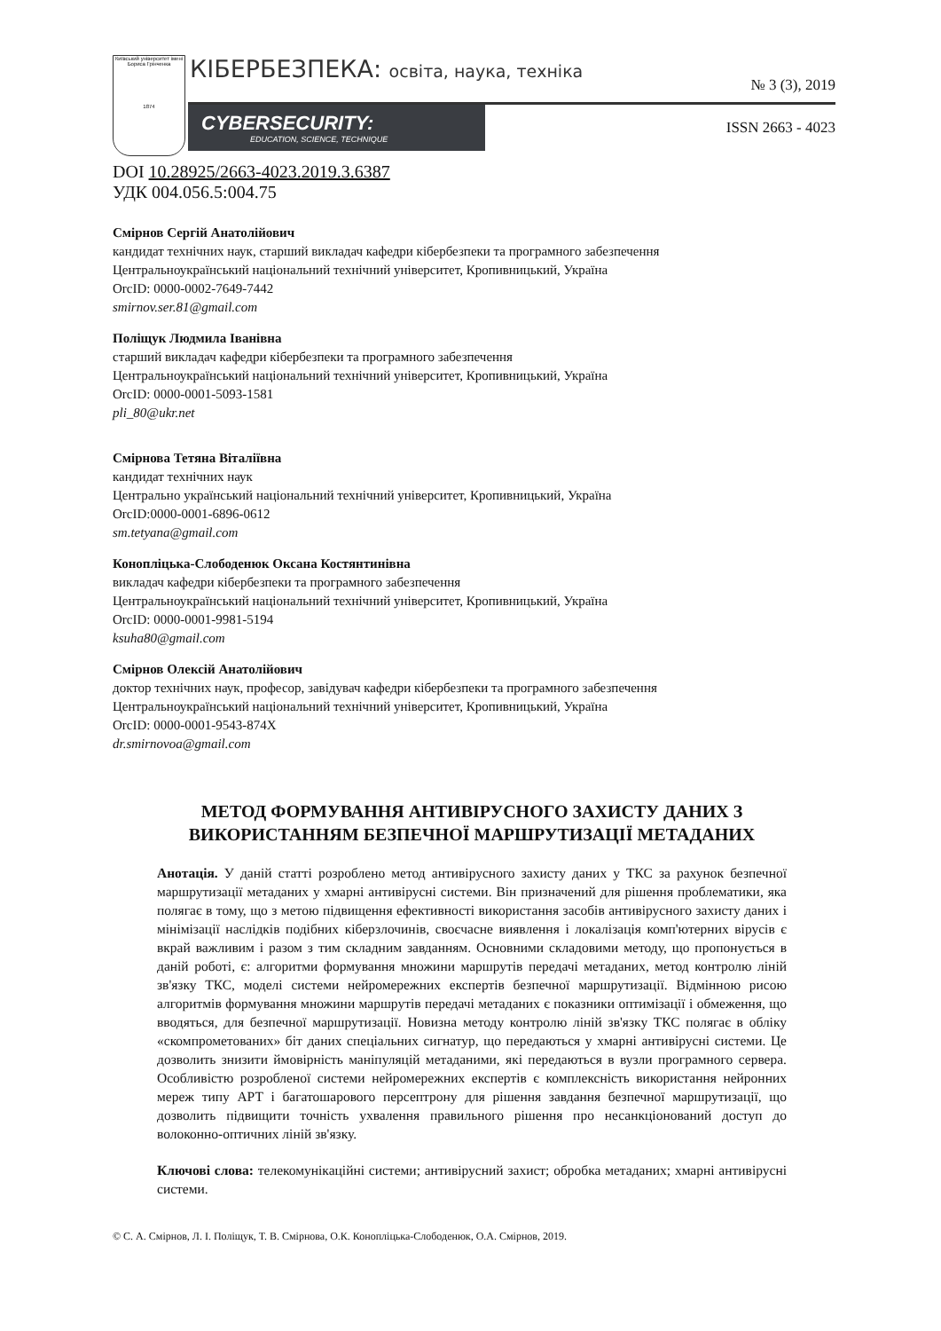Київський університет імені Бориса Грінченка
1874
КІБЕРБЕЗПЕКА: освіта, наука, техніка
№ 3 (3), 2019
CYBERSECURITY:
EDUCATION, SCIENCE, TECHNIQUE
ISSN 2663 - 4023
DOI 10.28925/2663-4023.2019.3.6387
УДК 004.056.5:004.75
Смірнов Сергій Анатолійович
кандидат технічних наук, старший викладач кафедри кібербезпеки та програмного забезпечення
Центральноукраїнський національний технічний університет, Кропивницький, Україна
OrcID: 0000-0002-7649-7442
smirnov.ser.81@gmail.com
Поліщук Людмила Іванівна
старший викладач кафедри кібербезпеки та програмного забезпечення
Центральноукраїнський національний технічний університет, Кропивницький, Україна
OrcID: 0000-0001-5093-1581
pli_80@ukr.net
Смірнова Тетяна Віталіївна
кандидат технічних наук
Центрально український національний технічний університет, Кропивницький, Україна
OrcID:0000-0001-6896-0612
sm.tetyana@gmail.com
Конопліцька-Слободенюк Оксана Костянтинівна
викладач кафедри кібербезпеки та програмного забезпечення
Центральноукраїнський національний технічний університет, Кропивницький, Україна
OrcID: 0000-0001-9981-5194
ksuha80@gmail.com
Смірнов Олексій Анатолійович
доктор технічних наук, професор, завідувач кафедри кібербезпеки та програмного забезпечення
Центральноукраїнський національний технічний університет, Кропивницький, Україна
OrcID: 0000-0001-9543-874X
dr.smirnovoa@gmail.com
МЕТОД ФОРМУВАННЯ АНТИВІРУСНОГО ЗАХИСТУ ДАНИХ З
ВИКОРИСТАННЯМ БЕЗПЕЧНОЇ МАРШРУТИЗАЦІЇ МЕТАДАНИХ
Анотація. У даній статті розроблено метод антивірусного захисту даних у ТКС за рахунок безпечної маршрутизації метаданих у хмарні антивірусні системи. Він призначений для рішення проблематики, яка полягає в тому, що з метою підвищення ефективності використання засобів антивірусного захисту даних і мінімізації наслідків подібних кіберзлочинів, своєчасне виявлення і локалізація комп'ютерних вірусів є вкрай важливим і разом з тим складним завданням. Основними складовими методу, що пропонується в даній роботі, є: алгоритми формування множини маршрутів передачі метаданих, метод контролю ліній зв'язку ТКС, моделі системи нейромережних експертів безпечної маршрутизації. Відмінною рисою алгоритмів формування множини маршрутів передачі метаданих є показники оптимізації і обмеження, що вводяться, для безпечної маршрутизації. Новизна методу контролю ліній зв'язку ТКС полягає в обліку «скомпрометованих» біт даних спеціальних сигнатур, що передаються у хмарні антивірусні системи. Це дозволить знизити ймовірність маніпуляцій метаданими, які передаються в вузли програмного сервера. Особливістю розробленої системи нейромережних експертів є комплексність використання нейронних мереж типу АРТ і багатошарового персептрону для рішення завдання безпечної маршрутизації, що дозволить підвищити точність ухвалення правильного рішення про несанкціонований доступ до волоконно-оптичних ліній зв'язку.
Ключові слова: телекомунікаційні системи; антивірусний захист; обробка метаданих; хмарні антивірусні системи.
© С. А. Смірнов, Л. І. Поліщук, Т. В. Смірнова, О.К. Конопліцька-Слободенюк, О.А. Смірнов, 2019.